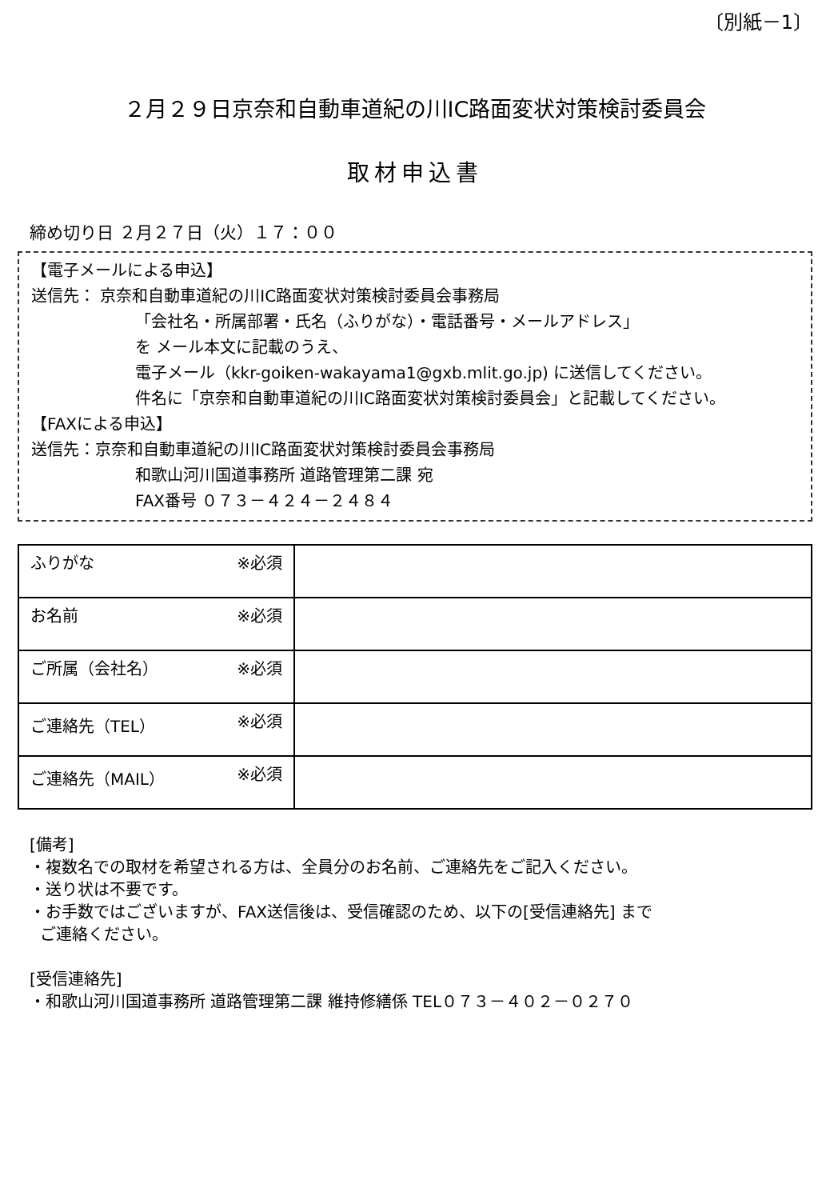〔別紙－1〕
２月２９日京奈和自動車道紀の川IC路面変状対策検討委員会
取材申込書
締め切り日 ２月２７日（火）１７：００
【電子メールによる申込】
送信先： 京奈和自動車道紀の川IC路面変状対策検討委員会事務局
「会社名・所属部署・氏名（ふりがな）・電話番号・メールアドレス」
を メール本文に記載のうえ、
電子メール（kkr-goiken-wakayama1@gxb.mlit.go.jp) に送信してください。
件名に「京奈和自動車道紀の川IC路面変状対策検討委員会」と記載してください。
【FAXによる申込】
送信先：京奈和自動車道紀の川IC路面変状対策検討委員会事務局
和歌山河川国道事務所 道路管理第二課 宛
FAX番号 ０７３－４２４－２４８４
| ふりがな ※必須 | |
| お名前 ※必須 | |
| ご所属（会社名） ※必須 | |
| ご連絡先（TEL） ※必須 | |
| ご連絡先（MAIL） ※必須 | |
[備考]
・複数名での取材を希望される方は、全員分のお名前、ご連絡先をご記入ください。
・送り状は不要です。
・お手数ではございますが、FAX送信後は、受信確認のため、以下の[受信連絡先] まで
ご連絡ください。
[受信連絡先]
・和歌山河川国道事務所 道路管理第二課 維持修繕係 TEL０７３－４０２－０２７０